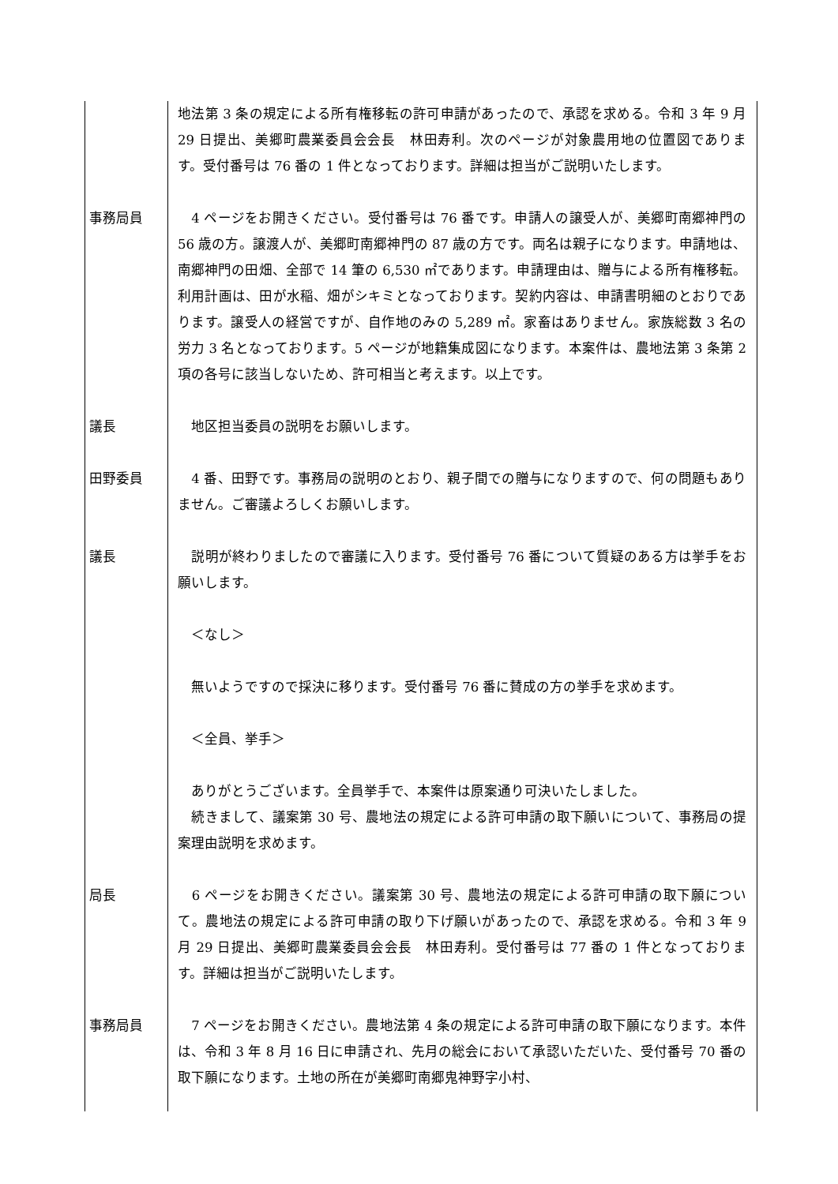地法第 3 条の規定による所有権移転の許可申請があったので、承認を求める。令和 3 年 9 月 29 日提出、美郷町農業委員会会長　林田寿利。次のページが対象農用地の位置図であります。受付番号は 76 番の 1 件となっております。詳細は担当がご説明いたします。
事務局員 　4 ページをお開きください。受付番号は 76 番です。申請人の譲受人が、美郷町南郷神門の 56 歳の方。譲渡人が、美郷町南郷神門の 87 歳の方です。両名は親子になります。申請地は、南郷神門の田畑、全部で 14 筆の 6,530 ㎡であります。申請理由は、贈与による所有権移転。利用計画は、田が水稲、畑がシキミとなっております。契約内容は、申請書明細のとおりであります。譲受人の経営ですが、自作地のみの 5,289 ㎡。家畜はありません。家族総数 3 名の労力 3 名となっております。5 ページが地籍集成図になります。本案件は、農地法第 3 条第 2 項の各号に該当しないため、許可相当と考えます。以上です。
議長 　地区担当委員の説明をお願いします。
田野委員 　4 番、田野です。事務局の説明のとおり、親子間での贈与になりますので、何の問題もありません。ご審議よろしくお願いします。
議長 　説明が終わりましたので審議に入ります。受付番号 76 番について質疑のある方は挙手をお願いします。
　＜なし＞
　無いようですので採決に移ります。受付番号 76 番に賛成の方の挙手を求めます。
　＜全員、挙手＞
　ありがとうございます。全員挙手で、本案件は原案通り可決いたしました。
　続きまして、議案第 30 号、農地法の規定による許可申請の取下願いについて、事務局の提案理由説明を求めます。
局長 　6 ページをお開きください。議案第 30 号、農地法の規定による許可申請の取下願について。農地法の規定による許可申請の取り下げ願いがあったので、承認を求める。令和 3 年 9 月 29 日提出、美郷町農業委員会会長　林田寿利。受付番号は 77 番の 1 件となっております。詳細は担当がご説明いたします。
事務局員 　7 ページをお開きください。農地法第 4 条の規定による許可申請の取下願になります。本件は、令和 3 年 8 月 16 日に申請され、先月の総会において承認いただいた、受付番号 70 番の取下願になります。土地の所在が美郷町南郷鬼神野字小村、